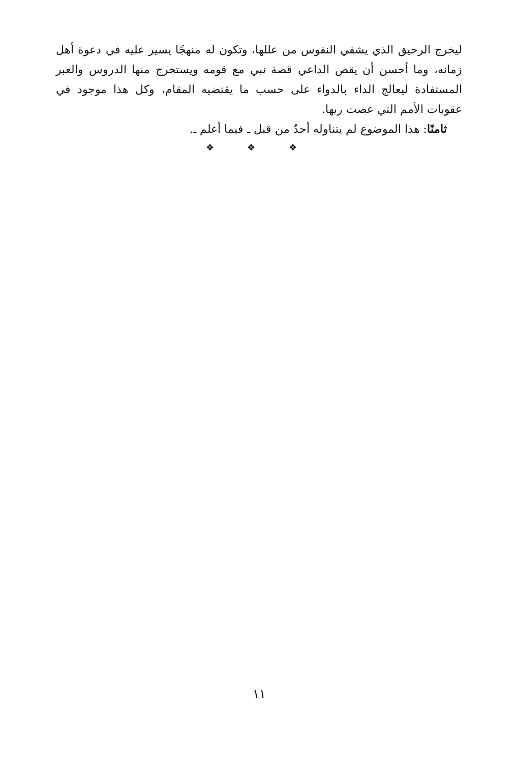ليخرج الرحيق الذي يشفي النفوس من عللها، وتكون له منهجًا يسير عليه في دعوة أهل زمانه، وما أحسن أن يقص الداعي قصة نبي مع قومه ويستخرج منها الدروس والعبر المستفادة ليعالج الداء بالدواء على حسب ما يقتضيه المقام، وكل هذا موجود في عقوبات الأمم التي عصت ربها.
ثامنًا: هذا الموضوع لم يتناوله أحدٌ من قبل ـ فيما أعلم ـ.
❖ ❖ ❖
١١